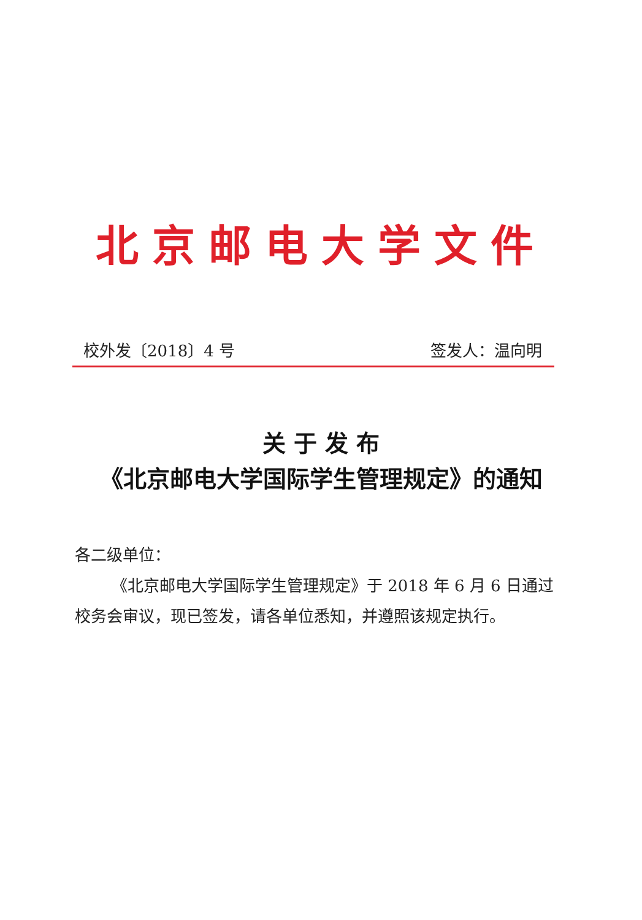北京邮电大学文件
校外发〔2018〕4 号 签发人：温向明
关 于 发 布
《北京邮电大学国际学生管理规定》的通知
各二级单位：
《北京邮电大学国际学生管理规定》于 2018 年 6 月 6 日通过校务会审议，现已签发，请各单位悉知，并遵照该规定执行。